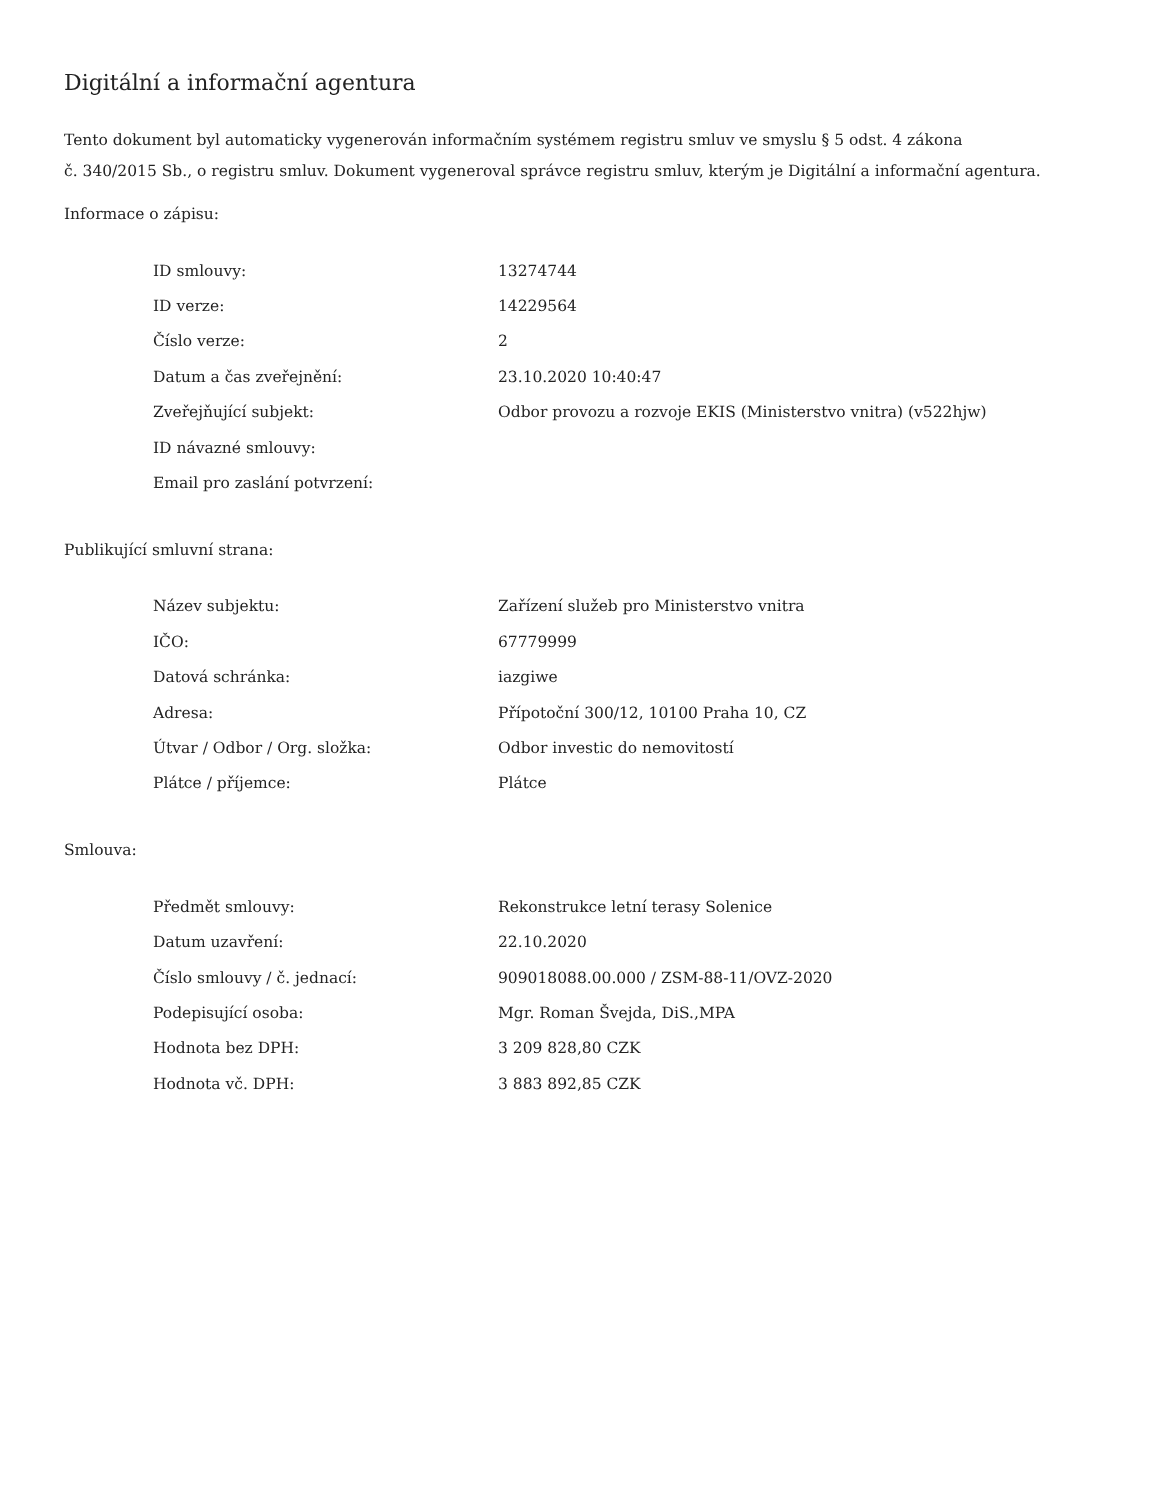Digitální a informační agentura
Tento dokument byl automaticky vygenerován informačním systémem registru smluv ve smyslu § 5 odst. 4 zákona
č. 340/2015 Sb., o registru smluv. Dokument vygeneroval správce registru smluv, kterým je Digitální a informační agentura.
Informace o zápisu:
| ID smlouvy: | 13274744 |
| ID verze: | 14229564 |
| Číslo verze: | 2 |
| Datum a čas zveřejnění: | 23.10.2020 10:40:47 |
| Zveřejňující subjekt: | Odbor provozu a rozvoje EKIS (Ministerstvo vnitra) (v522hjw) |
| ID návazné smlouvy: | |
| Email pro zaslání potvrzení: | |
Publikující smluvní strana:
| Název subjektu: | Zařízení služeb pro Ministerstvo vnitra |
| IČO: | 67779999 |
| Datová schránka: | iazgiwe |
| Adresa: | Přípotoční 300/12, 10100 Praha 10, CZ |
| Útvar / Odbor / Org. složka: | Odbor investic do nemovitostí |
| Plátce / příjemce: | Plátce |
Smlouva:
| Předmět smlouvy: | Rekonstrukce letní terasy Solenice |
| Datum uzavření: | 22.10.2020 |
| Číslo smlouvy / č. jednací: | 909018088.00.000 / ZSM-88-11/OVZ-2020 |
| Podepisující osoba: | Mgr. Roman Švejda, DiS.,MPA |
| Hodnota bez DPH: | 3 209 828,80 CZK |
| Hodnota vč. DPH: | 3 883 892,85 CZK |